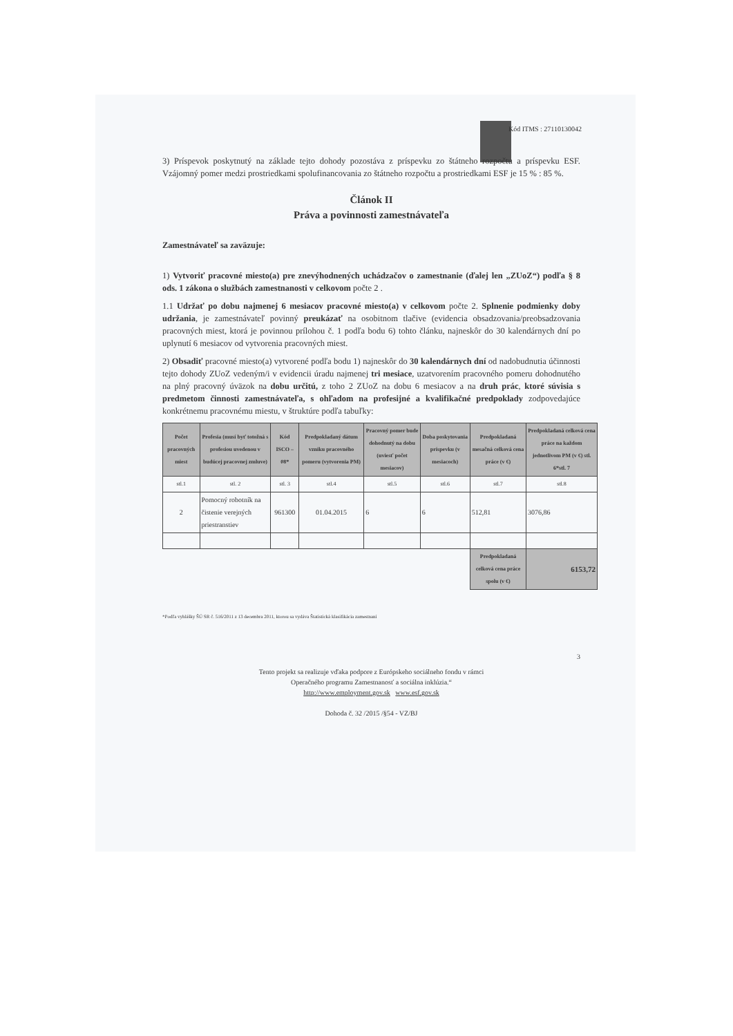Kód ITMS : 27110130042
3) Príspevok poskytnutý na základe tejto dohody pozostáva z príspevku zo štátneho rozpočtu a príspevku ESF. Vzájomný pomer medzi prostriedkami spolufinancovania zo štátneho rozpočtu a prostriedkami ESF je 15 % : 85 %.
Článok II
Práva a povinnosti zamestnávateľa
Zamestnávateľ sa zaväzuje:
1) Vytvoriť pracovné miesto(a) pre znevýhodnených uchádzačov o zamestnanie (ďalej len „ZUoZ“) podľa § 8 ods. 1 zákona o službách zamestnanosti v celkovom počte 2 .
1.1 Udržať po dobu najmenej 6 mesiacov pracovné miesto(a) v celkovom počte 2. Splnenie podmienky doby udržania, je zamestnávateľ povinný preukázať na osobitnom tlačive (evidencia obsadzovania/preobsadzovania pracovných miest, ktorá je povinnou prílohou č. 1 podľa bodu 6) tohto článku, najneskôr do 30 kalendárnych dní po uplynutí 6 mesiacov od vytvorenia pracovných miest.
2) Obsadiť pracovné miesto(a) vytvorené podľa bodu 1) najneskôr do 30 kalendárnych dní od nadobudnutia účinnosti tejto dohody ZUoZ vedeným/i v evidencii úradu najmenej tri mesiace, uzatvorením pracovného pomeru dohodnutého na plný pracovný úväzok na dobu určitú, z toho 2 ZUoZ na dobu 6 mesiacov a na druh prác, ktoré súvisia s predmetom činnosti zamestnávateľa, s ohľadom na profesijné a kvalifikačné predpoklady zodpovedajúce konkrétnemu pracovnému miestu, v štruktúre podľa tabuľky:
| Počet pracovných miest | Profesia (musí byť totožná s profesiou uvedenou v budúcej pracovnej zmluve) | Kód ISCO – 08* | Predpokladaný dátum vzniku pracovného pomeru (vytvorenia PM) | Pracovný pomer bude dohodnutý na dobu (uviesť počet mesiacov) | Doba poskytovania príspevku (v mesiacoch) | Predpokladaná mesačná celková cena práce (v €) | Predpokladaná celková cena práce na každom jednotlivom PM (v €) stl. 6*stl. 7 |
| --- | --- | --- | --- | --- | --- | --- | --- |
| stl.1 | stl. 2 | stl. 3 | stl.4 | stl.5 | stl.6 | stl.7 | stl.8 |
| 2 | Pomocný robotník na čistenie verejných priestranstiev | 961300 | 01.04.2015 | 6 | 6 | 512,81 | 3076,86 |
| | | | | | | Predpokladaná celková cena práce spolu (v €) | 6153,72 |
*Podľa vyhlášky ŠÚ SR č. 516/2011 z 13 decembra 2011, ktorou sa vydáva Štatistická klasifikácia zamestnaní
3
Tento projekt sa realizuje vďaka podpore z Európskeho sociálneho fondu v rámci
Operačného programu Zamestnanosť a sociálna inklúzia.“
http://www.employment.gov.sk www.esf.gov.sk
Dohoda č. 32 /2015 /§54 - VZ/BJ